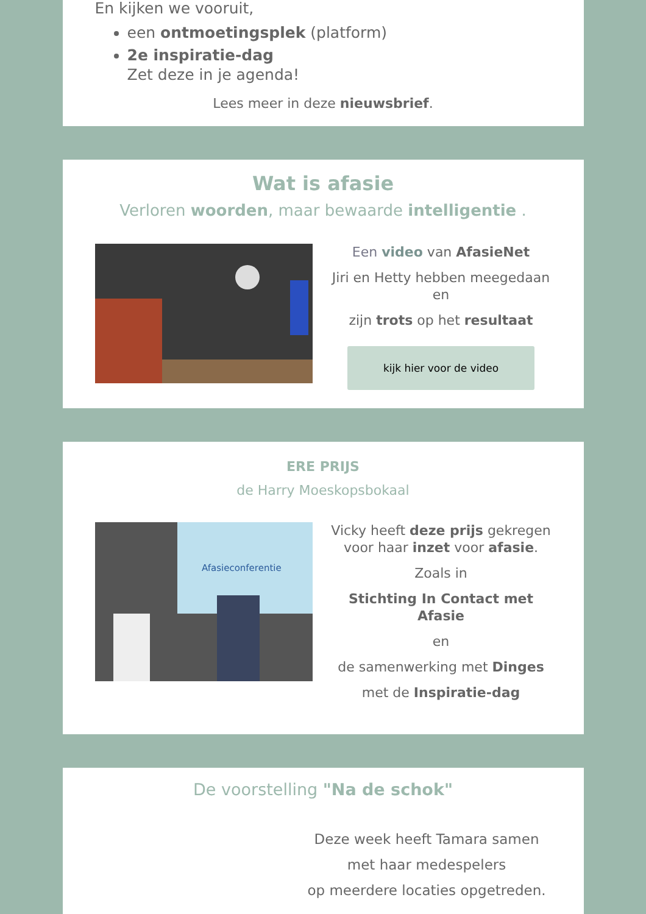En kijken we vooruit,
een ontmoetingsplek (platform)
2e inspiratie-dag
Zet deze in je agenda!
Lees meer in deze nieuwsbrief.
Wat is afasie
Verloren woorden, maar bewaarde intelligentie .
Een video van AfasieNet
Jiri en Hetty hebben meegedaan en
zijn trots op het resultaat
kijk hier voor de video
ERE PRIJS
de Harry Moeskopsbokaal
Afasieconferentie
Vicky heeft deze prijs gekregen voor haar inzet voor afasie.
Zoals in
Stichting In Contact met Afasie
en
de samenwerking met Dinges
met de Inspiratie-dag
De voorstelling "Na de schok"
Deze week heeft Tamara samen
met haar medespelers
op meerdere locaties opgetreden.